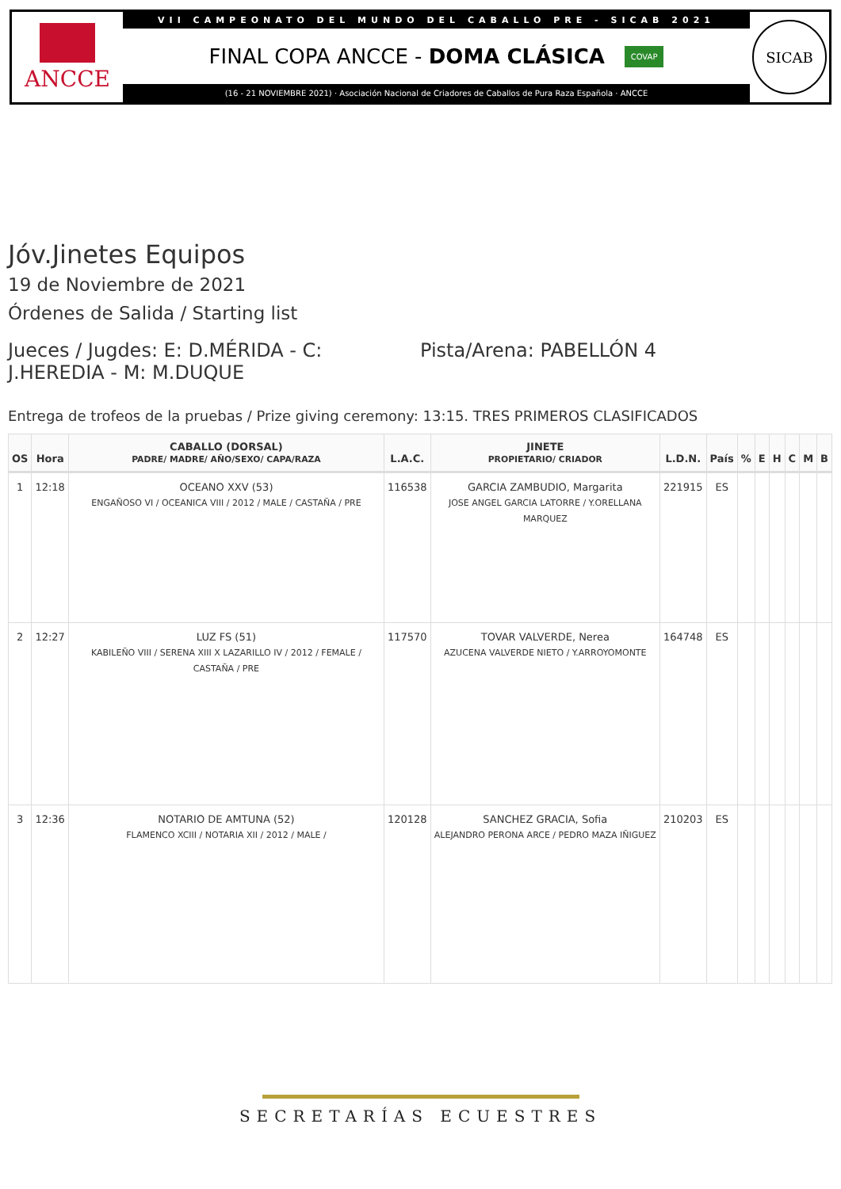ANCCE
VII CAMPEONATO DEL MUNDO DEL CABALLO PRE - SICAB 2021
FINAL COPA ANCCE - DOMA CLÁSICA COVAP
(16 - 21 NOVIEMBRE 2021) · Asociación Nacional de Criadores de Caballos de Pura Raza Española · ANCCE
SICAB
Jóv.Jinetes Equipos
19 de Noviembre de 2021
Órdenes de Salida / Starting list
Jueces / Jugdes: E: D.MÉRIDA - C: J.HEREDIA - M: M.DUQUE
Pista/Arena: PABELLÓN 4
Entrega de trofeos de la pruebas / Prize giving ceremony: 13:15. TRES PRIMEROS CLASIFICADOS
| OS | Hora | CABALLO (DORSAL) PADRE/ MADRE/ AÑO/SEXO/ CAPA/RAZA | L.A.C. | JINETE PROPIETARIO/ CRIADOR | L.D.N. | País | % | E | H | C | M | B |
| --- | --- | --- | --- | --- | --- | --- | --- | --- | --- | --- | --- | --- |
| 1 | 12:18 | OCEANO XXV (53) ENGAÑOSO VI / OCEANICA VIII / 2012 / MALE / CASTAÑA / PRE | 116538 | GARCIA ZAMBUDIO, Margarita JOSE ANGEL GARCIA LATORRE / Y.ORELLANA MARQUEZ | 221915 | ES | | | | | | |
| 2 | 12:27 | LUZ FS (51) KABILEÑO VIII / SERENA XIII X LAZARILLO IV / 2012 / FEMALE / CASTAÑA / PRE | 117570 | TOVAR VALVERDE, Nerea AZUCENA VALVERDE NIETO / Y.ARROYOMONTE | 164748 | ES | | | | | | |
| 3 | 12:36 | NOTARIO DE AMTUNA (52) FLAMENCO XCIII / NOTARIA XII / 2012 / MALE / | 120128 | SANCHEZ GRACIA, Sofia ALEJANDRO PERONA ARCE / PEDRO MAZA IÑIGUEZ | 210203 | ES | | | | | | |
SECRETARÍAS ECUESTRES